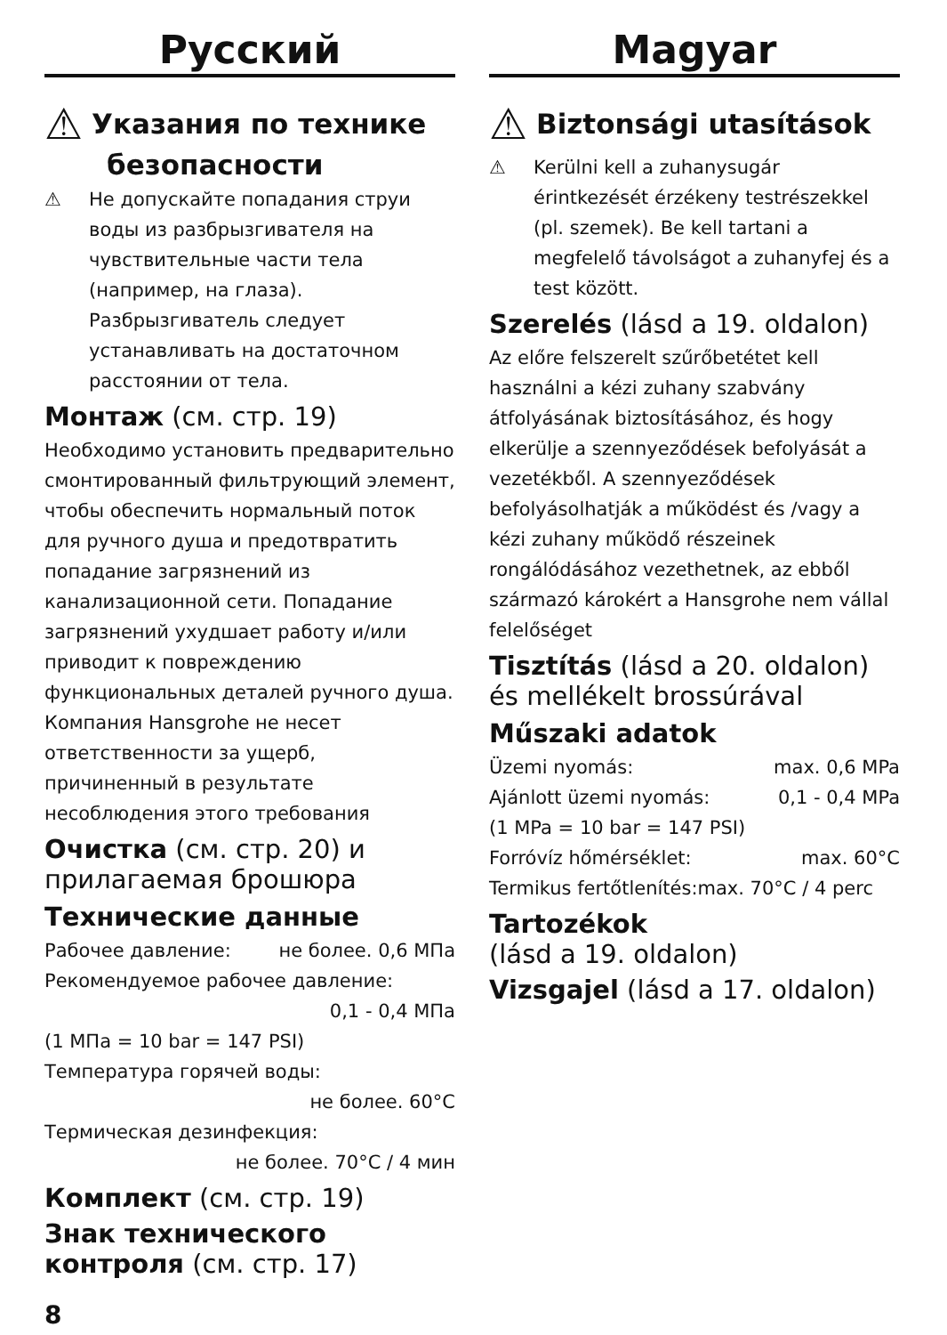Русский
⚠ Указания по технике
безопасности
⚠ Не допускайте попадания струи воды из разбрызгивателя на чувствительные части тела (например, на глаза). Разбрызгиватель следует устанавливать на достаточном расстоянии от тела.
Монтаж (см. стр. 19)
Необходимо установить предварительно смонтированный фильтрующий элемент, чтобы обеспечить нормальный поток для ручного душа и предотвратить попадание загрязнений из канализационной сети. Попадание загрязнений ухудшает работу и/или приводит к повреждению функциональных деталей ручного душа. Компания Hansgrohe не несет ответственности за ущерб, причиненный в результате несоблюдения этого требования
Очистка (см. стр. 20) и прилагаемая брошюра
Технические данные
Рабочее давление: не более. 0,6 МПа
Рекомендуемое рабочее давление:
0,1 - 0,4 МПа
(1 МПа = 10 bar = 147 PSI)
Температура горячей воды:
не более. 60°C
Термическая дезинфекция:
не более. 70°C / 4 мин
Комплект (см. стр. 19)
Знак технического контроля (см. стр. 17)
Magyar
⚠ Biztonsági utasítások
⚠ Kerülni kell a zuhanysugár érintkezését érzékeny testrészekkel (pl. szemek). Be kell tartani a megfelelő távolságot a zuhanyfej és a test között.
Szerelés (lásd a 19. oldalon)
Az előre felszerelt szűrőbetétet kell használni a kézi zuhany szabvány átfolyásának biztosításához, és hogy elkerülje a szennyeződések befolyását a vezetékből. A szennyeződések befolyásolhatják a működést és /vagy a kézi zuhany működő részeinek rongálódásához vezethetnek, az ebből származó károkért a Hansgrohe nem vállal felelőséget
Tisztítás (lásd a 20. oldalon) és mellékelt brossúrával
Műszaki adatok
Üzemi nyomás: max. 0,6 MPa
Ajánlott üzemi nyomás: 0,1 - 0,4 MPa
(1 MPa = 10 bar = 147 PSI)
Forróvíz hőmérséklet: max. 60°C
Termikus fertőtlenítés:max. 70°C / 4 perc
Tartozékok
(lásd a 19. oldalon)
Vizsgajel (lásd a 17. oldalon)
8